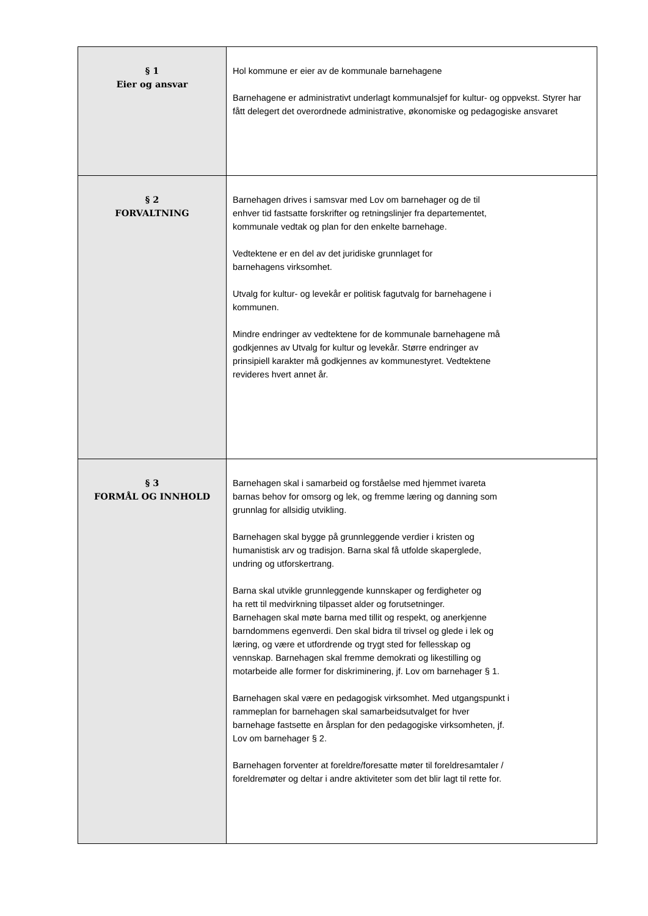| § 1 Eier og ansvar | Hol kommune er eier av de kommunale barnehagene Barnehagene er administrativt underlagt kommunalsjef for kultur- og oppvekst. Styrer har fått delegert det overordnede administrative, økonomiske og pedagogiske ansvaret |
| § 2 FORVALTNING | Barnehagen drives i samsvar med Lov om barnehager og de til enhver tid fastsatte forskrifter og retningslinjer fra departementet, kommunale vedtak og plan for den enkelte barnehage. Vedtektene er en del av det juridiske grunnlaget for barnehagens virksomhet. Utvalg for kultur- og levekår er politisk fagutvalg for barnehagene i kommunen. Mindre endringer av vedtektene for de kommunale barnehagene må godkjennes av Utvalg for kultur og levekår. Større endringer av prinsipiell karakter må godkjennes av kommunestyret. Vedtektene revideres hvert annet år. |
| § 3 FORMÅL OG INNHOLD | Barnehagen skal i samarbeid og forståelse med hjemmet ivareta barnas behov for omsorg og lek, og fremme læring og danning som grunnlag for allsidig utvikling. Barnehagen skal bygge på grunnleggende verdier i kristen og humanistisk arv og tradisjon. Barna skal få utfolde skaperglede, undring og utforskertrang. Barna skal utvikle grunnleggende kunnskaper og ferdigheter og ha rett til medvirkning tilpasset alder og forutsetninger. Barnehagen skal møte barna med tillit og respekt, og anerkjenne barndommens egenverdi. Den skal bidra til trivsel og glede i lek og læring, og være et utfordrende og trygt sted for fellesskap og vennskap. Barnehagen skal fremme demokrati og likestilling og motarbeide alle former for diskriminering, jf. Lov om barnehager § 1. Barnehagen skal være en pedagogisk virksomhet. Med utgangspunkt i rammeplan for barnehagen skal samarbeidsutvalget for hver barnehage fastsette en årsplan for den pedagogiske virksomheten, jf. Lov om barnehager § 2. Barnehagen forventer at foreldre/foresatte møter til foreldresamtaler / foreldremøter og deltar i andre aktiviteter som det blir lagt til rette for. |